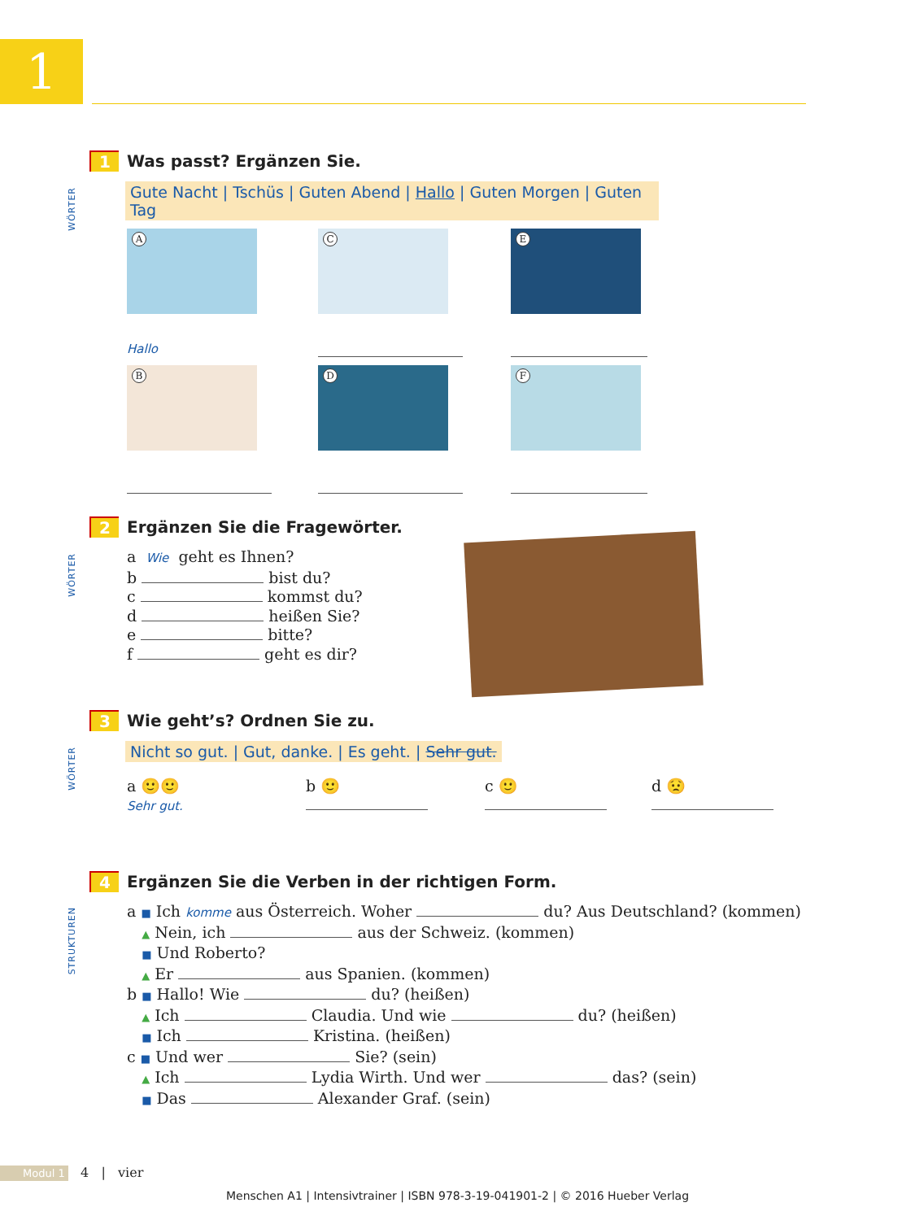1
1 Was passt? Ergänzen Sie.
Gute Nacht | Tschüs | Guten Abend | Hallo | Guten Morgen | Guten Tag
A
C
E
Hallo
B
D
F
WÖRTER
2 Ergänzen Sie die Fragewörter.
a Wie geht es Ihnen?
b bist du?
c kommst du?
d heißen Sie?
e bitte?
f geht es dir?
WÖRTER
3 Wie geht’s? Ordnen Sie zu.
Nicht so gut. | Gut, danke. | Es geht. | Sehr gut.
a 🙂🙂
Sehr gut.
b 🙂
c 🙂
d 😟
WÖRTER
4 Ergänzen Sie die Verben in der richtigen Form.
a ■ Ich komme aus Österreich. Woher du? Aus Deutschland? (kommen)
▲ Nein, ich aus der Schweiz. (kommen)
■ Und Roberto?
▲ Er aus Spanien. (kommen)
b ■ Hallo! Wie du? (heißen)
▲ Ich Claudia. Und wie du? (heißen)
■ Ich Kristina. (heißen)
c ■ Und wer Sie? (sein)
▲ Ich Lydia Wirth. Und wer das? (sein)
■ Das Alexander Graf. (sein)
STRUKTUREN
Modul 1 4 | vier
Menschen A1 | Intensivtrainer | ISBN 978-3-19-041901-2 | © 2016 Hueber Verlag